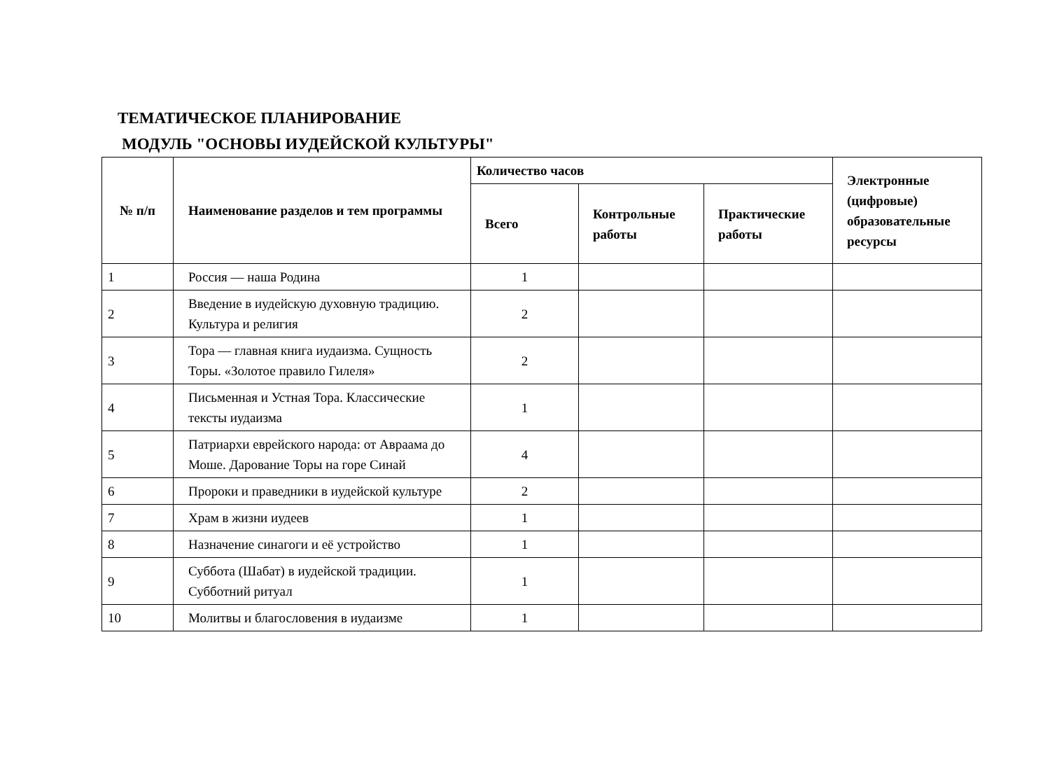ТЕМАТИЧЕСКОЕ ПЛАНИРОВАНИЕ
МОДУЛЬ "ОСНОВЫ ИУДЕЙСКОЙ КУЛЬТУРЫ"
| № п/п | Наименование разделов и тем программы | Количество часов | | | Электронные (цифровые) образовательные ресурсы |
| --- | --- | --- | --- | --- | --- |
| | | Всего | Контрольные работы | Практические работы | |
| 1 | Россия — наша Родина | 1 | | | |
| 2 | Введение в иудейскую духовную традицию. Культура и религия | 2 | | | |
| 3 | Тора — главная книга иудаизма. Сущность Торы. «Золотое правило Гилеля» | 2 | | | |
| 4 | Письменная и Устная Тора. Классические тексты иудаизма | 1 | | | |
| 5 | Патриархи еврейского народа: от Авраама до Моше. Дарование Торы на горе Синай | 4 | | | |
| 6 | Пророки и праведники в иудейской культуре | 2 | | | |
| 7 | Храм в жизни иудеев | 1 | | | |
| 8 | Назначение синагоги и её устройство | 1 | | | |
| 9 | Суббота (Шабат) в иудейской традиции. Субботний ритуал | 1 | | | |
| 10 | Молитвы и благословения в иудаизме | 1 | | | |